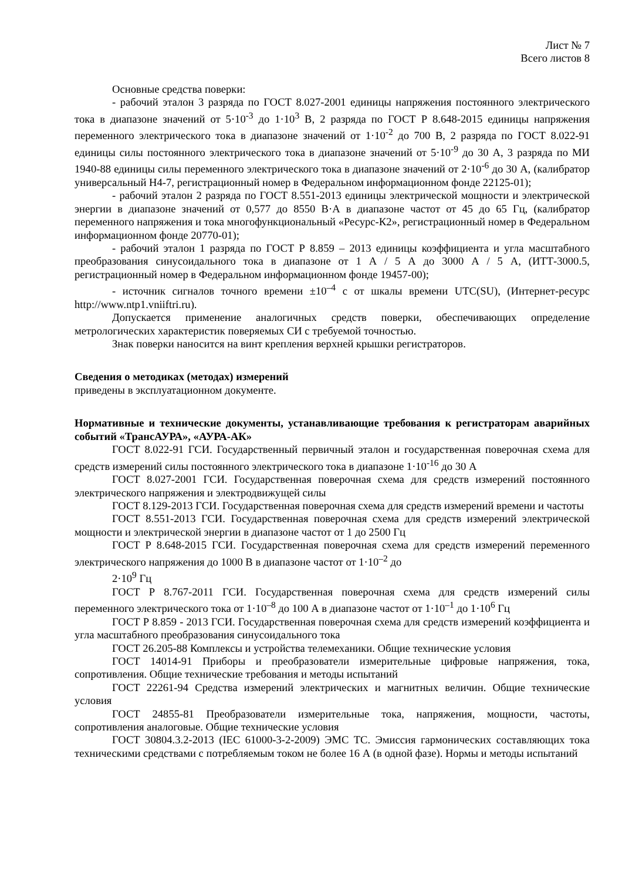Лист № 7
Всего листов 8
Основные средства поверки:
- рабочий эталон 3 разряда по ГОСТ 8.027-2001 единицы напряжения постоянного электрического тока в диапазоне значений от 5·10<sup>-3</sup> до 1·10<sup>3</sup> В, 2 разряда по ГОСТ Р 8.648-2015 единицы напряжения переменного электрического тока в диапазоне значений от 1·10<sup>-2</sup> до 700 В, 2 разряда по ГОСТ 8.022-91 единицы силы постоянного электрического тока в диапазоне значений от 5·10<sup>-9</sup> до 30 А, 3 разряда по МИ 1940-88 единицы силы переменного электрического тока в диапазоне значений от 2·10<sup>-6</sup> до 30 А, (калибратор универсальный Н4-7, регистрационный номер в Федеральном информационном фонде 22125-01);
- рабочий эталон 2 разряда по ГОСТ 8.551-2013 единицы электрической мощности и электрической энергии в диапазоне значений от 0,577 до 8550 В·А в диапазоне частот от 45 до 65 Гц, (калибратор переменного напряжения и тока многофункциональный «Ресурс-К2», регистрационный номер в Федеральном информационном фонде 20770-01);
- рабочий эталон 1 разряда по ГОСТ Р 8.859 – 2013 единицы коэффициента и угла масштабного преобразования синусоидального тока в диапазоне от 1 А / 5 А до 3000 А / 5 А, (ИТТ-3000.5, регистрационный номер в Федеральном информационном фонде 19457-00);
- источник сигналов точного времени ±10<sup>–4</sup> с от шкалы времени UTC(SU), (Интернет-ресурс http://www.ntp1.vniiftri.ru).
Допускается применение аналогичных средств поверки, обеспечивающих определение метрологических характеристик поверяемых СИ с требуемой точностью.
Знак поверки наносится на винт крепления верхней крышки регистраторов.
Сведения о методиках (методах) измерений
приведены в эксплуатационном документе.
Нормативные и технические документы, устанавливающие требования к регистраторам аварийных событий «ТрансАУРА», «АУРА-АК»
ГОСТ 8.022-91 ГСИ. Государственный первичный эталон и государственная поверочная схема для средств измерений силы постоянного электрического тока в диапазоне 1·10<sup>-16</sup> до 30 А
ГОСТ 8.027-2001 ГСИ. Государственная поверочная схема для средств измерений постоянного электрического напряжения и электродвижущей силы
ГОСТ 8.129-2013 ГСИ. Государственная поверочная схема для средств измерений времени и частоты
ГОСТ 8.551-2013 ГСИ. Государственная поверочная схема для средств измерений электрической мощности и электрической энергии в диапазоне частот от 1 до 2500 Гц
ГОСТ Р 8.648-2015 ГСИ. Государственная поверочная схема для средств измерений переменного электрического напряжения до 1000 В в диапазоне частот от 1·10<sup>–2</sup> до
2·10<sup>9</sup> Гц
ГОСТ Р 8.767-2011 ГСИ. Государственная поверочная схема для средств измерений силы переменного электрического тока от 1·10<sup>–8</sup> до 100 А в диапазоне частот от 1·10<sup>–1</sup> до 1·10<sup>6</sup> Гц
ГОСТ Р 8.859 - 2013 ГСИ. Государственная поверочная схема для средств измерений коэффициента и угла масштабного преобразования синусоидального тока
ГОСТ 26.205-88 Комплексы и устройства телемеханики. Общие технические условия
ГОСТ 14014-91 Приборы и преобразователи измерительные цифровые напряжения, тока, сопротивления. Общие технические требования и методы испытаний
ГОСТ 22261-94 Средства измерений электрических и магнитных величин. Общие технические условия
ГОСТ 24855-81 Преобразователи измерительные тока, напряжения, мощности, частоты, сопротивления аналоговые. Общие технические условия
ГОСТ 30804.3.2-2013 (IEC 61000-3-2-2009) ЭМС ТС. Эмиссия гармонических составляющих тока техническими средствами с потребляемым током не более 16 А (в одной фазе). Нормы и методы испытаний